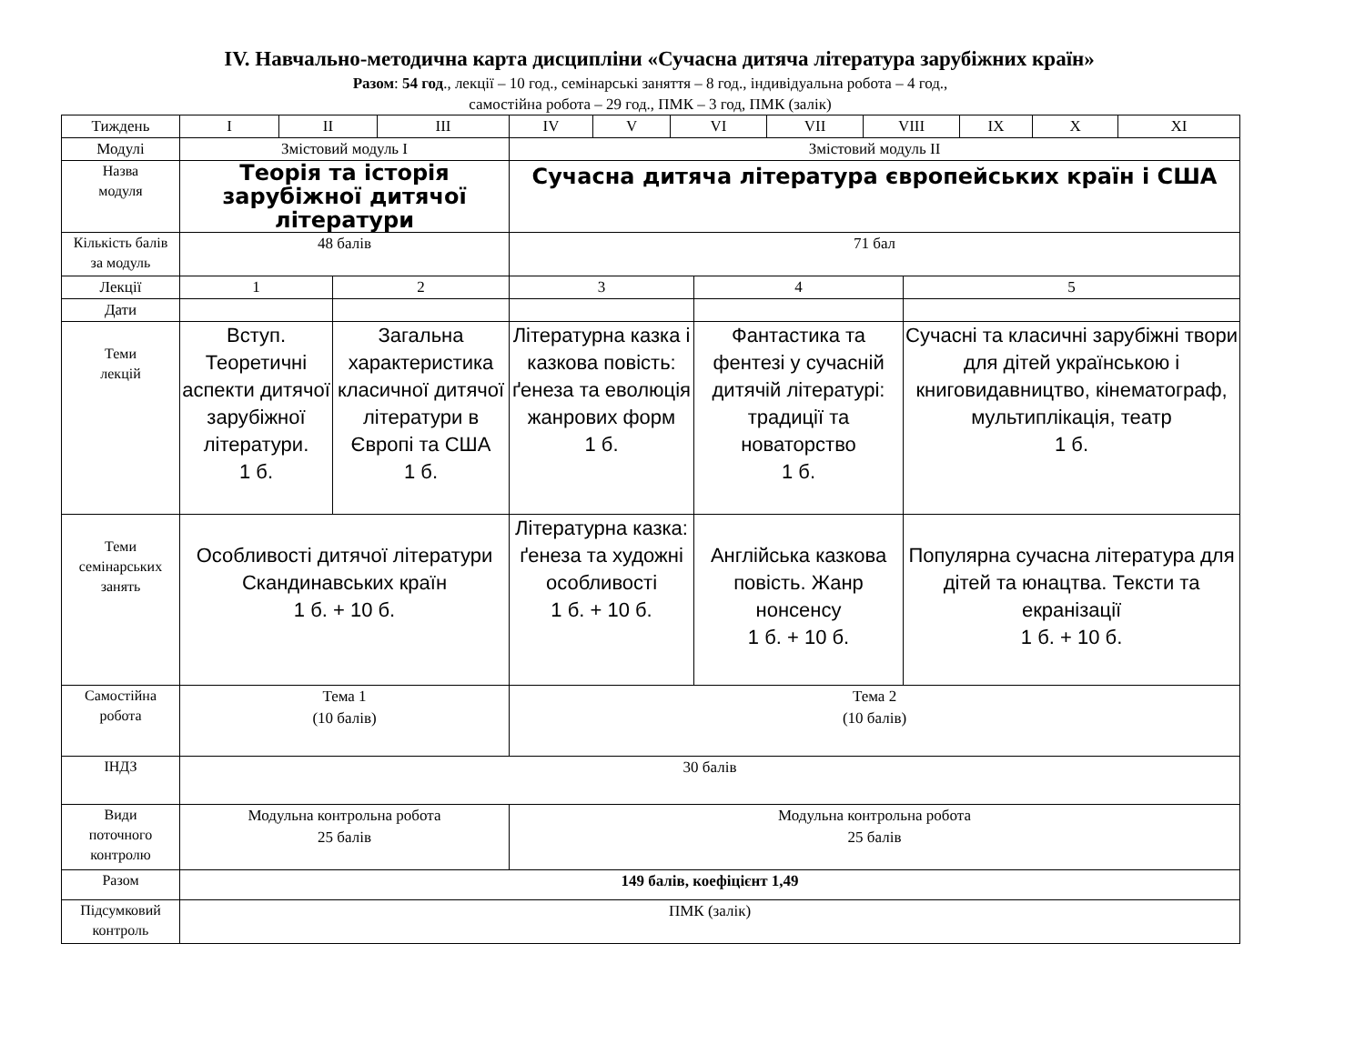IV. Навчально-методична карта дисципліни «Сучасна дитяча література зарубіжних країн»
Разом: 54 год., лекції – 10 год., семінарські заняття – 8 год., індивідуальна робота – 4 год.,
самостійна робота – 29 год., ПМК – 3 год, ПМК (залік)
| Тиждень | I | II | | III | IV | V | VI | | VII | VIII | | IX | X | XI |
| Модулі | Змістовий модуль I | | | | Змістовий модуль II | | | | | | | | | |
| Назва модуля | Теорія та історія зарубіжної дитячої літератури | | | | Сучасна дитяча література європейських країн і США | | | | | | | | | |
| Кількість балів за модуль | 48 балів | | | | 71 бал | | | | | | | | | |
| Лекції | 1 | | 2 | | 3 | | | 4 | | | 5 | | | |
| Дати | | | | | | | | | | | | | | |
| Теми лекцій | Вступ. Теоретичні аспекти дитячої зарубіжної літератури. 1 б. | | Загальна характеристика класичної дитячої літератури в Європі та США 1 б. | | Літературна казка і казкова повість: ґенеза та еволюція жанрових форм 1 б. | | | Фантастика та фентезі у сучасній дитячій літературі: традиції та новаторство 1 б. | | | Сучасні та класичні зарубіжні твори для дітей українською і книговидавництво, кінематограф, мультиплікація, театр 1 б. | | | |
| Теми семінарських занять | Особливості дитячої літератури Скандинавських країн 1 б. + 10 б. | | | | Літературна казка: ґенеза та художні особливості 1 б. + 10 б. | | | Англійська казкова повість. Жанр нонсенсу 1 б. + 10 б. | | | Популярна сучасна література для дітей та юнацтва. Тексти та екранізації 1 б. + 10 б. | | | |
| Самостійна робота | Тема 1 (10 балів) | | | | Тема 2 (10 балів) | | | | | | | | | |
| ІНДЗ | 30 балів | | | | | | | | | | | | | |
| Види поточного контролю | Модульна контрольна робота 25 балів | | | | Модульна контрольна робота 25 балів | | | | | | | | | |
| Разом | 149 балів, коефіцієнт 1,49 | | | | | | | | | | | | | |
| Підсумковий контроль | ПМК (залік) | | | | | | | | | | | | | |